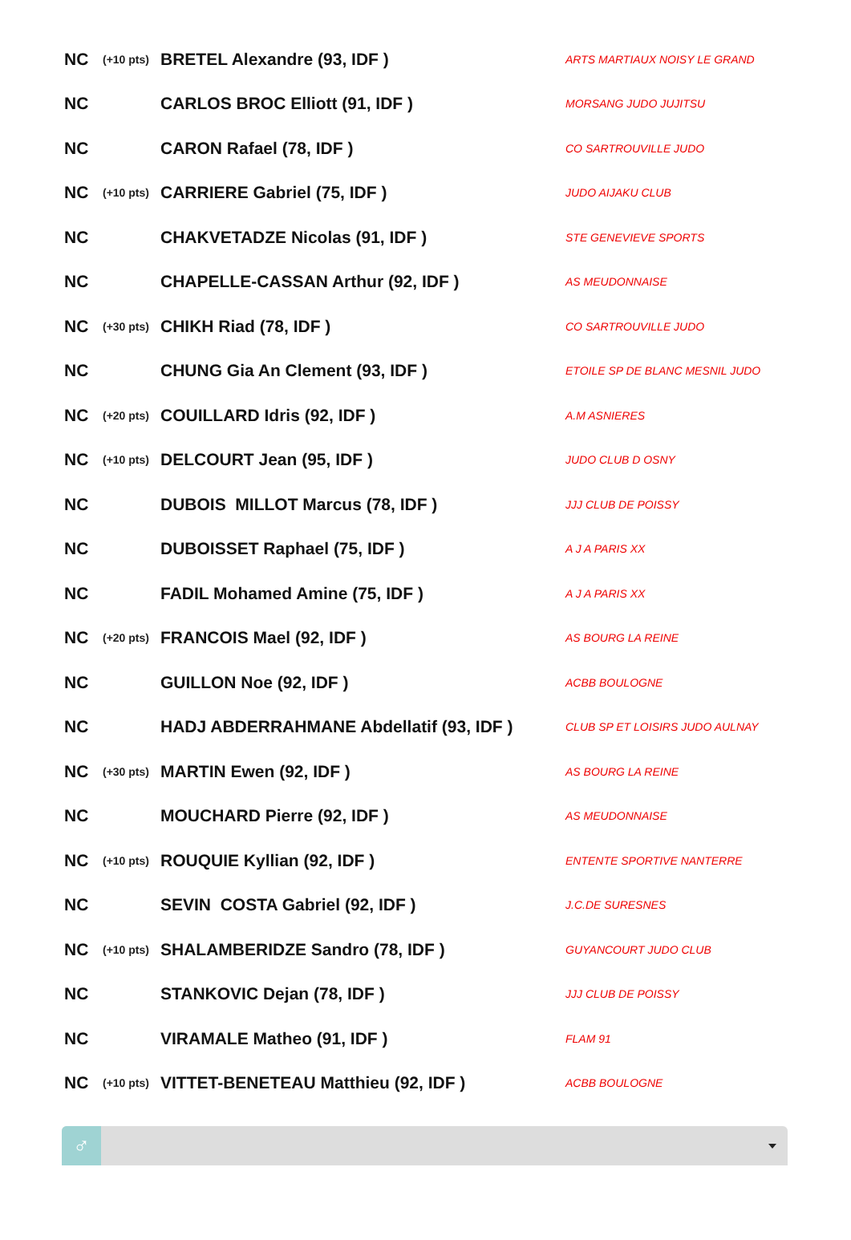| NC | (+10 pts) | BRETEL Alexandre (93, IDF ) | ARTS MARTIAUX NOISY LE GRAND |
| NC | | CARLOS BROC Elliott (91, IDF ) | MORSANG JUDO JUJITSU |
| NC | | CARON Rafael (78, IDF ) | CO SARTROUVILLE JUDO |
| NC | (+10 pts) | CARRIERE Gabriel (75, IDF ) | JUDO AIJAKU CLUB |
| NC | | CHAKVETADZE Nicolas (91, IDF ) | STE GENEVIEVE SPORTS |
| NC | | CHAPELLE-CASSAN Arthur (92, IDF ) | AS MEUDONNAISE |
| NC | (+30 pts) | CHIKH Riad (78, IDF ) | CO SARTROUVILLE JUDO |
| NC | | CHUNG Gia An Clement (93, IDF ) | ETOILE SP DE BLANC MESNIL JUDO |
| NC | (+20 pts) | COUILLARD Idris (92, IDF ) | A.M ASNIERES |
| NC | (+10 pts) | DELCOURT Jean (95, IDF ) | JUDO CLUB D OSNY |
| NC | | DUBOIS MILLOT Marcus (78, IDF ) | JJJ CLUB DE POISSY |
| NC | | DUBOISSET Raphael (75, IDF ) | A J A PARIS XX |
| NC | | FADIL Mohamed Amine (75, IDF ) | A J A PARIS XX |
| NC | (+20 pts) | FRANCOIS Mael (92, IDF ) | AS BOURG LA REINE |
| NC | | GUILLON Noe (92, IDF ) | ACBB BOULOGNE |
| NC | | HADJ ABDERRAHMANE Abdellatif (93, IDF ) | CLUB SP ET LOISIRS JUDO AULNAY |
| NC | (+30 pts) | MARTIN Ewen (92, IDF ) | AS BOURG LA REINE |
| NC | | MOUCHARD Pierre (92, IDF ) | AS MEUDONNAISE |
| NC | (+10 pts) | ROUQUIE Kyllian (92, IDF ) | ENTENTE SPORTIVE NANTERRE |
| NC | | SEVIN COSTA Gabriel (92, IDF ) | J.C.DE SURESNES |
| NC | (+10 pts) | SHALAMBERIDZE Sandro (78, IDF ) | GUYANCOURT JUDO CLUB |
| NC | | STANKOVIC Dejan (78, IDF ) | JJJ CLUB DE POISSY |
| NC | | VIRAMALE Matheo (91, IDF ) | FLAM 91 |
| NC | (+10 pts) | VITTET-BENETEAU Matthieu (92, IDF ) | ACBB BOULOGNE |
♂